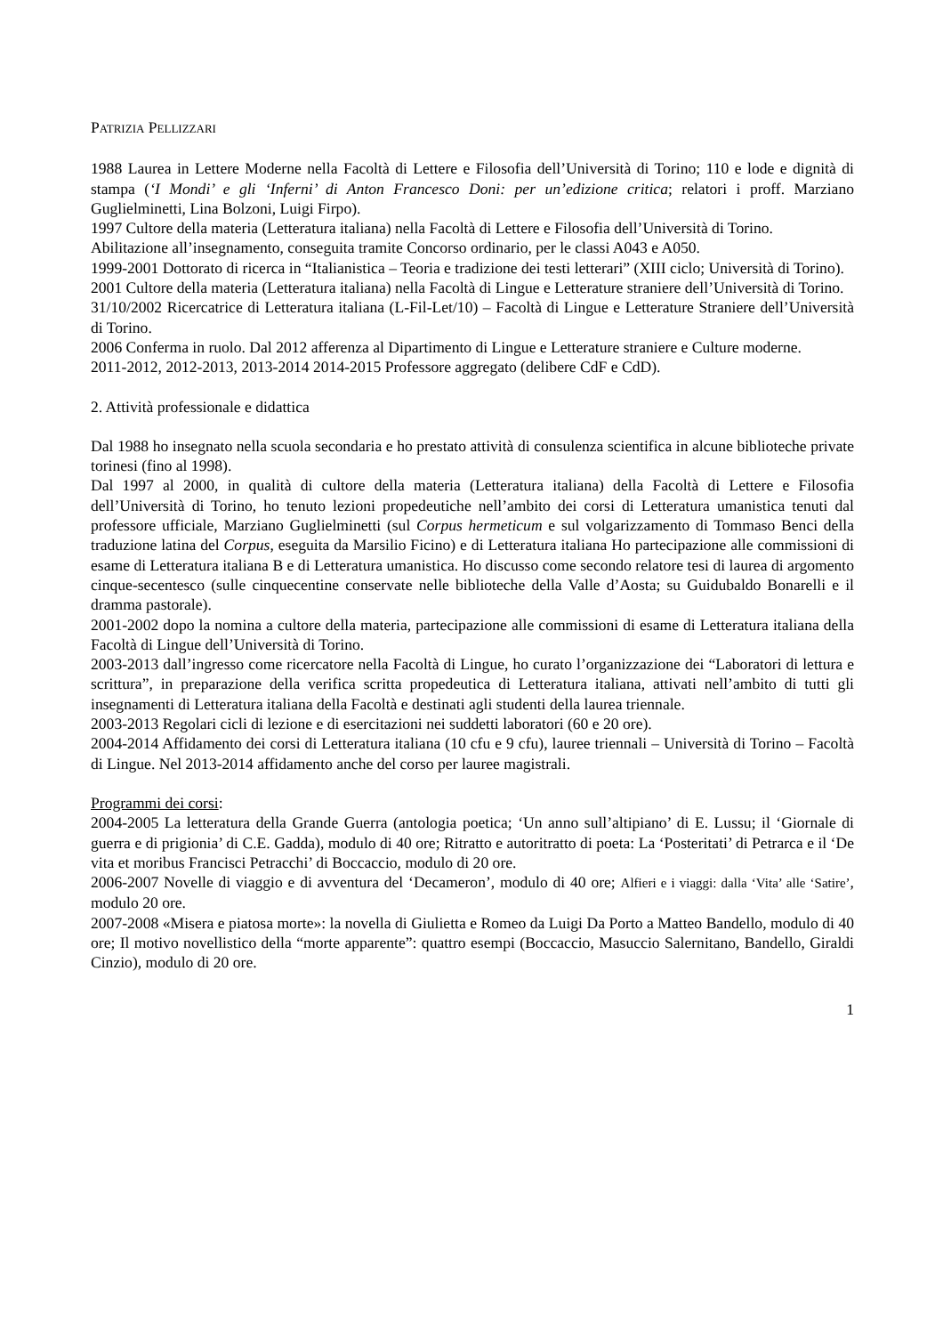PATRIZIA PELLIZZARI
1988 Laurea in Lettere Moderne nella Facoltà di Lettere e Filosofia dell’Università di Torino; 110 e lode e dignità di stampa (‘I Mondi’ e gli ‘Inferni’ di Anton Francesco Doni: per un’edizione critica; relatori i proff. Marziano Guglielminetti, Lina Bolzoni, Luigi Firpo).
1997 Cultore della materia (Letteratura italiana) nella Facoltà di Lettere e Filosofia dell’Università di Torino.
Abilitazione all’insegnamento, conseguita tramite Concorso ordinario, per le classi A043 e A050.
1999-2001 Dottorato di ricerca in “Italianistica – Teoria e tradizione dei testi letterari” (XIII ciclo; Università di Torino).
2001 Cultore della materia (Letteratura italiana) nella Facoltà di Lingue e Letterature straniere dell’Università di Torino.
31/10/2002 Ricercatrice di Letteratura italiana (L-Fil-Let/10) – Facoltà di Lingue e Letterature Straniere dell’Università di Torino.
2006 Conferma in ruolo. Dal 2012 afferenza al Dipartimento di Lingue e Letterature straniere e Culture moderne.
2011-2012, 2012-2013, 2013-2014 2014-2015 Professore aggregato (delibere CdF e CdD).
2. Attività professionale e didattica
Dal 1988 ho insegnato nella scuola secondaria e ho prestato attività di consulenza scientifica in alcune biblioteche private torinesi (fino al 1998).
Dal 1997 al 2000, in qualità di cultore della materia (Letteratura italiana) della Facoltà di Lettere e Filosofia dell’Università di Torino, ho tenuto lezioni propedeutiche nell’ambito dei corsi di Letteratura umanistica tenuti dal professore ufficiale, Marziano Guglielminetti (sul Corpus hermeticum e sul volgarizzamento di Tommaso Benci della traduzione latina del Corpus, eseguita da Marsilio Ficino) e di Letteratura italiana Ho partecipazione alle commissioni di esame di Letteratura italiana B e di Letteratura umanistica. Ho discusso come secondo relatore tesi di laurea di argomento cinque-secentesco (sulle cinquecentine conservate nelle biblioteche della Valle d’Aosta; su Guidubaldo Bonarelli e il dramma pastorale).
2001-2002 dopo la nomina a cultore della materia, partecipazione alle commissioni di esame di Letteratura italiana della Facoltà di Lingue dell’Università di Torino.
2003-2013 dall’ingresso come ricercatore nella Facoltà di Lingue, ho curato l’organizzazione dei “Laboratori di lettura e scrittura”, in preparazione della verifica scritta propedeutica di Letteratura italiana, attivati nell’ambito di tutti gli insegnamenti di Letteratura italiana della Facoltà e destinati agli studenti della laurea triennale.
2003-2013 Regolari cicli di lezione e di esercitazioni nei suddetti laboratori (60 e 20 ore).
2004-2014 Affidamento dei corsi di Letteratura italiana (10 cfu e 9 cfu), lauree triennali – Università di Torino – Facoltà di Lingue. Nel 2013-2014 affidamento anche del corso per lauree magistrali.
Programmi dei corsi:
2004-2005 La letteratura della Grande Guerra (antologia poetica; ‘Un anno sull’altipiano’ di E. Lussu; il ‘Giornale di guerra e di prigionia’ di C.E. Gadda), modulo di 40 ore; Ritratto e autoritratto di poeta: La ‘Posteritati’ di Petrarca e il ‘De vita et moribus Francisci Petracchi’ di Boccaccio, modulo di 20 ore.
2006-2007 Novelle di viaggio e di avventura del ‘Decameron’, modulo di 40 ore; Alfieri e i viaggi: dalla ‘Vita’ alle ‘Satire’, modulo 20 ore.
2007-2008 «Misera e piatosa morte»: la novella di Giulietta e Romeo da Luigi Da Porto a Matteo Bandello, modulo di 40 ore; Il motivo novellistico della “morte apparente”: quattro esempi (Boccaccio, Masuccio Salernitano, Bandello, Giraldi Cinzio), modulo di 20 ore.
1